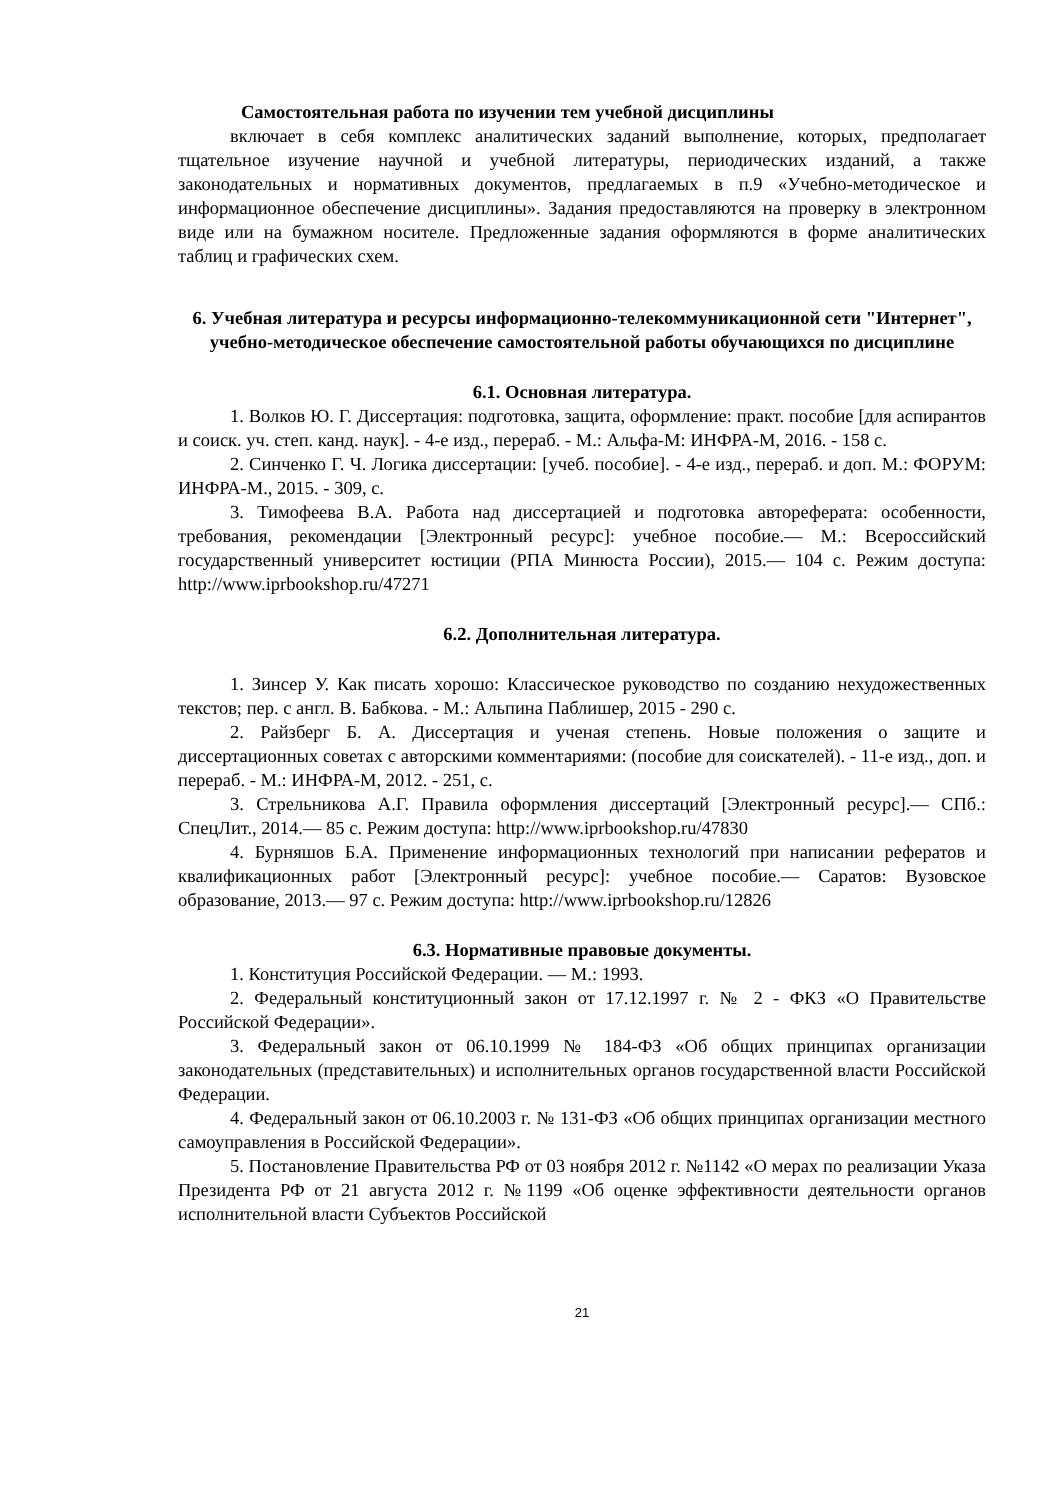Самостоятельная работа по изучении тем учебной дисциплины
включает в себя комплекс аналитических заданий выполнение, которых, предполагает тщательное изучение научной и учебной литературы, периодических изданий, а также законодательных и нормативных документов, предлагаемых в п.9 «Учебно-методическое и информационное обеспечение дисциплины». Задания предоставляются на проверку в электронном виде или на бумажном носителе. Предложенные задания оформляются в форме аналитических таблиц и графических схем.
6. Учебная литература и ресурсы информационно-телекоммуникационной сети "Интернет", учебно-методическое обеспечение самостоятельной работы обучающихся по дисциплине
6.1. Основная литература.
1. Волков Ю. Г. Диссертация: подготовка, защита, оформление: практ. пособие [для аспирантов и соиск. уч. степ. канд. наук]. - 4-е изд., перераб. - М.: Альфа-М: ИНФРА-М, 2016. - 158 с.
2. Синченко Г. Ч. Логика диссертации: [учеб. пособие]. - 4-е изд., перераб. и доп. М.: ФОРУМ: ИНФРА-М., 2015. - 309, с.
3. Тимофеева В.А. Работа над диссертацией и подготовка автореферата: особенности, требования, рекомендации [Электронный ресурс]: учебное пособие.— М.: Всероссийский государственный университет юстиции (РПА Минюста России), 2015.— 104 с. Режим доступа: http://www.iprbookshop.ru/47271
6.2. Дополнительная литература.
1. Зинсер У. Как писать хорошо: Классическое руководство по созданию нехудожественных текстов; пер. с англ. В. Бабкова. - М.: Альпина Паблишер, 2015 - 290 с.
2. Райзберг Б. А. Диссертация и ученая степень. Новые положения о защите и диссертационных советах с авторскими комментариями: (пособие для соискателей). - 11-е изд., доп. и перераб. - М.: ИНФРА-М, 2012. - 251, с.
3. Стрельникова А.Г. Правила оформления диссертаций [Электронный ресурс].— СПб.: СпецЛит., 2014.— 85 с. Режим доступа: http://www.iprbookshop.ru/47830
4. Бурняшов Б.А. Применение информационных технологий при написании рефератов и квалификационных работ [Электронный ресурс]: учебное пособие.— Саратов: Вузовское образование, 2013.— 97 с. Режим доступа: http://www.iprbookshop.ru/12826
6.3. Нормативные правовые документы.
1. Конституция Российской Федерации. — М.: 1993.
2. Федеральный конституционный закон от 17.12.1997 г. № 2 - ФКЗ «О Правительстве Российской Федерации».
3. Федеральный закон от 06.10.1999 № 184-ФЗ «Об общих принципах организации законодательных (представительных) и исполнительных органов государственной власти Российской Федерации.
4. Федеральный закон от 06.10.2003 г. № 131-ФЗ «Об общих принципах организации местного самоуправления в Российской Федерации».
5. Постановление Правительства РФ от 03 ноября 2012 г. №1142 «О мерах по реализации Указа Президента РФ от 21 августа 2012 г. №1199 «Об оценке эффективности деятельности органов исполнительной власти Субъектов Российской
21